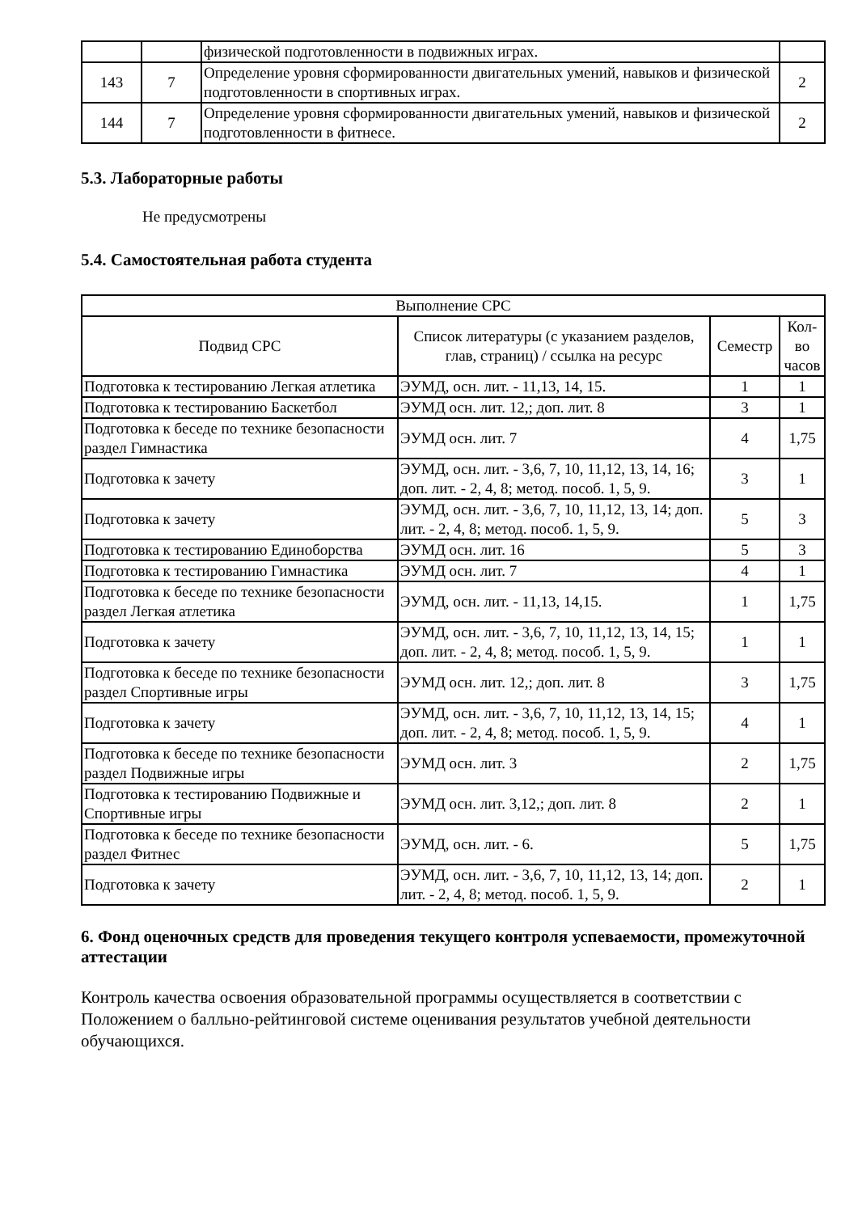| | | физической подготовленности в подвижных играх. | |
| 143 | 7 | Определение уровня сформированности двигательных умений, навыков и физической подготовленности в спортивных играх. | 2 |
| 144 | 7 | Определение уровня сформированности двигательных умений, навыков и физической подготовленности в фитнесе. | 2 |
5.3. Лабораторные работы
Не предусмотрены
5.4. Самостоятельная работа студента
| Выполнение СРС | | | |
| --- | --- | --- | --- |
| Подвид СРС | Список литературы (с указанием разделов, глав, страниц) / ссылка на ресурс | Семестр | Кол-во часов |
| Подготовка к тестированию Легкая атлетика | ЭУМД, осн. лит. - 11,13, 14, 15. | 1 | 1 |
| Подготовка к тестированию Баскетбол | ЭУМД осн. лит. 12,; доп. лит. 8 | 3 | 1 |
| Подготовка к беседе по технике безопасности раздел Гимнастика | ЭУМД осн. лит. 7 | 4 | 1,75 |
| Подготовка к зачету | ЭУМД, осн. лит. - 3,6, 7, 10, 11,12, 13, 14, 16; доп. лит. - 2, 4, 8; метод. пособ. 1, 5, 9. | 3 | 1 |
| Подготовка к зачету | ЭУМД, осн. лит. - 3,6, 7, 10, 11,12, 13, 14; доп. лит. - 2, 4, 8; метод. пособ. 1, 5, 9. | 5 | 3 |
| Подготовка к тестированию Единоборства | ЭУМД осн. лит. 16 | 5 | 3 |
| Подготовка к тестированию Гимнастика | ЭУМД осн. лит. 7 | 4 | 1 |
| Подготовка к беседе по технике безопасности раздел Легкая атлетика | ЭУМД, осн. лит. - 11,13, 14,15. | 1 | 1,75 |
| Подготовка к зачету | ЭУМД, осн. лит. - 3,6, 7, 10, 11,12, 13, 14, 15; доп. лит. - 2, 4, 8; метод. пособ. 1, 5, 9. | 1 | 1 |
| Подготовка к беседе по технике безопасности раздел Спортивные игры | ЭУМД осн. лит. 12,; доп. лит. 8 | 3 | 1,75 |
| Подготовка к зачету | ЭУМД, осн. лит. - 3,6, 7, 10, 11,12, 13, 14, 15; доп. лит. - 2, 4, 8; метод. пособ. 1, 5, 9. | 4 | 1 |
| Подготовка к беседе по технике безопасности раздел Подвижные игры | ЭУМД осн. лит. 3 | 2 | 1,75 |
| Подготовка к тестированию Подвижные и Спортивные игры | ЭУМД осн. лит. 3,12,; доп. лит. 8 | 2 | 1 |
| Подготовка к беседе по технике безопасности раздел Фитнес | ЭУМД, осн. лит. - 6. | 5 | 1,75 |
| Подготовка к зачету | ЭУМД, осн. лит. - 3,6, 7, 10, 11,12, 13, 14; доп. лит. - 2, 4, 8; метод. пособ. 1, 5, 9. | 2 | 1 |
6. Фонд оценочных средств для проведения текущего контроля успеваемости, промежуточной аттестации
Контроль качества освоения образовательной программы осуществляется в соответствии с Положением о балльно-рейтинговой системе оценивания результатов учебной деятельности обучающихся.